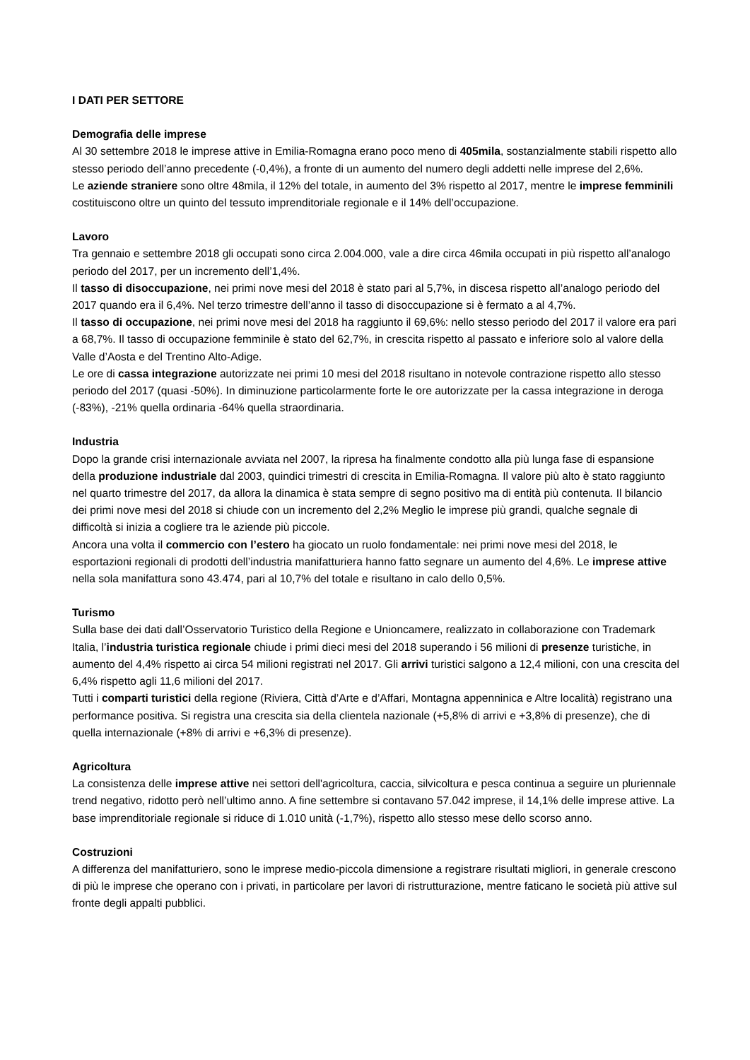I DATI PER SETTORE
Demografia delle imprese
Al 30 settembre 2018 le imprese attive in Emilia-Romagna erano poco meno di 405mila, sostanzialmente stabili rispetto allo stesso periodo dell’anno precedente (-0,4%), a fronte di un aumento del numero degli addetti nelle imprese del 2,6%.
Le aziende straniere sono oltre 48mila, il 12% del totale, in aumento del 3% rispetto al 2017, mentre le imprese femminili costituiscono oltre un quinto del tessuto imprenditoriale regionale e il 14% dell’occupazione.
Lavoro
Tra gennaio e settembre 2018 gli occupati sono circa 2.004.000, vale a dire circa 46mila occupati in più rispetto all’analogo periodo del 2017, per un incremento dell’1,4%.
Il tasso di disoccupazione, nei primi nove mesi del 2018 è stato pari al 5,7%, in discesa rispetto all’analogo periodo del 2017 quando era il 6,4%. Nel terzo trimestre dell’anno il tasso di disoccupazione si è fermato a al 4,7%.
Il tasso di occupazione, nei primi nove mesi del 2018 ha raggiunto il 69,6%: nello stesso periodo del 2017 il valore era pari a 68,7%. Il tasso di occupazione femminile è stato del 62,7%, in crescita rispetto al passato e inferiore solo al valore della Valle d’Aosta e del Trentino Alto-Adige.
Le ore di cassa integrazione autorizzate nei primi 10 mesi del 2018 risultano in notevole contrazione rispetto allo stesso periodo del 2017 (quasi -50%). In diminuzione particolarmente forte le ore autorizzate per la cassa integrazione in deroga (-83%), -21% quella ordinaria -64% quella straordinaria.
Industria
Dopo la grande crisi internazionale avviata nel 2007, la ripresa ha finalmente condotto alla più lunga fase di espansione della produzione industriale dal 2003, quindici trimestri di crescita in Emilia-Romagna. Il valore più alto è stato raggiunto nel quarto trimestre del 2017, da allora la dinamica è stata sempre di segno positivo ma di entità più contenuta. Il bilancio dei primi nove mesi del 2018 si chiude con un incremento del 2,2% Meglio le imprese più grandi, qualche segnale di difficoltà si inizia a cogliere tra le aziende più piccole.
Ancora una volta il commercio con l’estero ha giocato un ruolo fondamentale: nei primi nove mesi del 2018, le esportazioni regionali di prodotti dell’industria manifatturiera hanno fatto segnare un aumento del 4,6%. Le imprese attive nella sola manifattura sono 43.474, pari al 10,7% del totale e risultano in calo dello 0,5%.
Turismo
Sulla base dei dati dall’Osservatorio Turistico della Regione e Unioncamere, realizzato in collaborazione con Trademark Italia, l’industria turistica regionale chiude i primi dieci mesi del 2018 superando i 56 milioni di presenze turistiche, in aumento del 4,4% rispetto ai circa 54 milioni registrati nel 2017. Gli arrivi turistici salgono a 12,4 milioni, con una crescita del 6,4% rispetto agli 11,6 milioni del 2017.
Tutti i comparti turistici della regione (Riviera, Città d’Arte e d’Affari, Montagna appenninica e Altre località) registrano una performance positiva. Si registra una crescita sia della clientela nazionale (+5,8% di arrivi e +3,8% di presenze), che di quella internazionale (+8% di arrivi e +6,3% di presenze).
Agricoltura
La consistenza delle imprese attive nei settori dell'agricoltura, caccia, silvicoltura e pesca continua a seguire un pluriennale trend negativo, ridotto però nell’ultimo anno. A fine settembre si contavano 57.042 imprese, il 14,1% delle imprese attive. La base imprenditoriale regionale si riduce di 1.010 unità (-1,7%), rispetto allo stesso mese dello scorso anno.
Costruzioni
A differenza del manifatturiero, sono le imprese medio-piccola dimensione a registrare risultati migliori, in generale crescono di più le imprese che operano con i privati, in particolare per lavori di ristrutturazione, mentre faticano le società più attive sul fronte degli appalti pubblici.